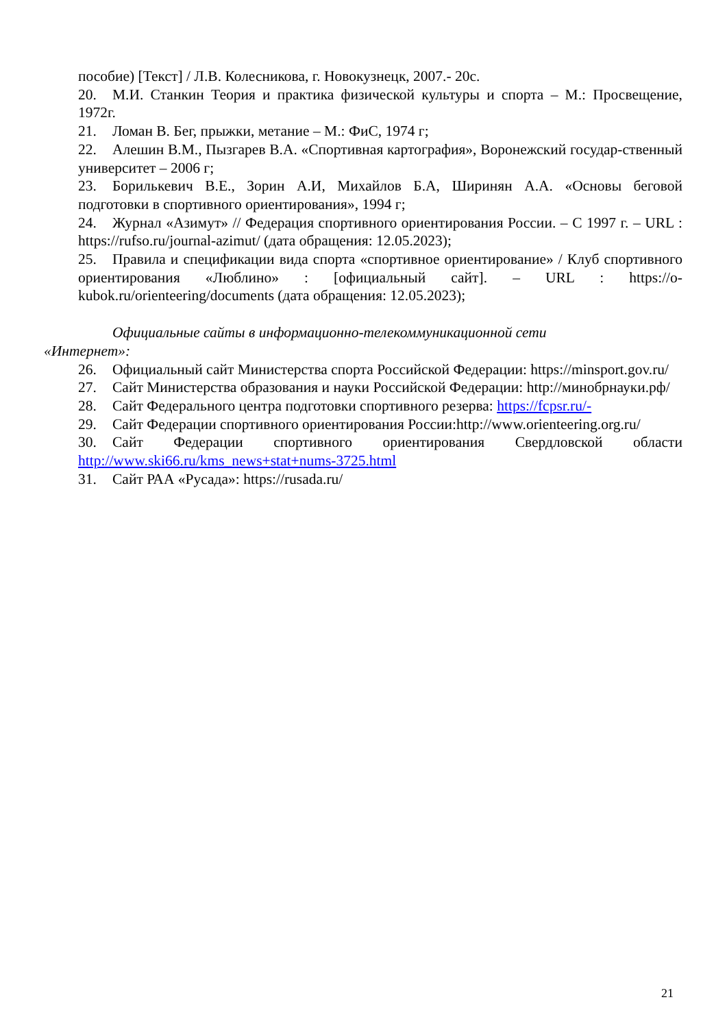пособие) [Текст] / Л.В. Колесникова, г. Новокузнецк, 2007.- 20с.
20. М.И. Станкин Теория и практика физической культуры и спорта – М.: Просвещение, 1972г.
21. Ломан В. Бег, прыжки, метание – М.: ФиС, 1974 г;
22. Алешин В.М., Пызгарев В.А. «Спортивная картография», Воронежский государ-ственный университет – 2006 г;
23. Борилькевич В.Е., Зорин А.И, Михайлов Б.А, Ширинян А.А. «Основы беговой подготовки в спортивного ориентирования», 1994 г;
24. Журнал «Азимут» // Федерация спортивного ориентирования России. – С 1997 г. – URL : https://rufso.ru/journal-azimut/ (дата обращения: 12.05.2023);
25. Правила и спецификации вида спорта «спортивное ориентирование» / Клуб спортивного ориентирования «Люблино» : [официальный сайт]. – URL : https://o-kubok.ru/orienteering/documents (дата обращения: 12.05.2023);
Официальные сайты в информационно-телекоммуникационной сети
«Интернет»:
26. Официальный сайт Министерства спорта Российской Федерации: https://minsport.gov.ru/
27. Сайт Министерства образования и науки Российской Федерации: http://минобрнауки.рф/
28. Сайт Федерального центра подготовки спортивного резерва: https://fcpsr.ru/-
29. Сайт Федерации спортивного ориентирования России:http://www.orienteering.org.ru/
30. Сайт Федерации спортивного ориентирования Свердловской области http://www.ski66.ru/kms_news+stat+nums-3725.html
31. Сайт РАА «Русада»: https://rusada.ru/
21